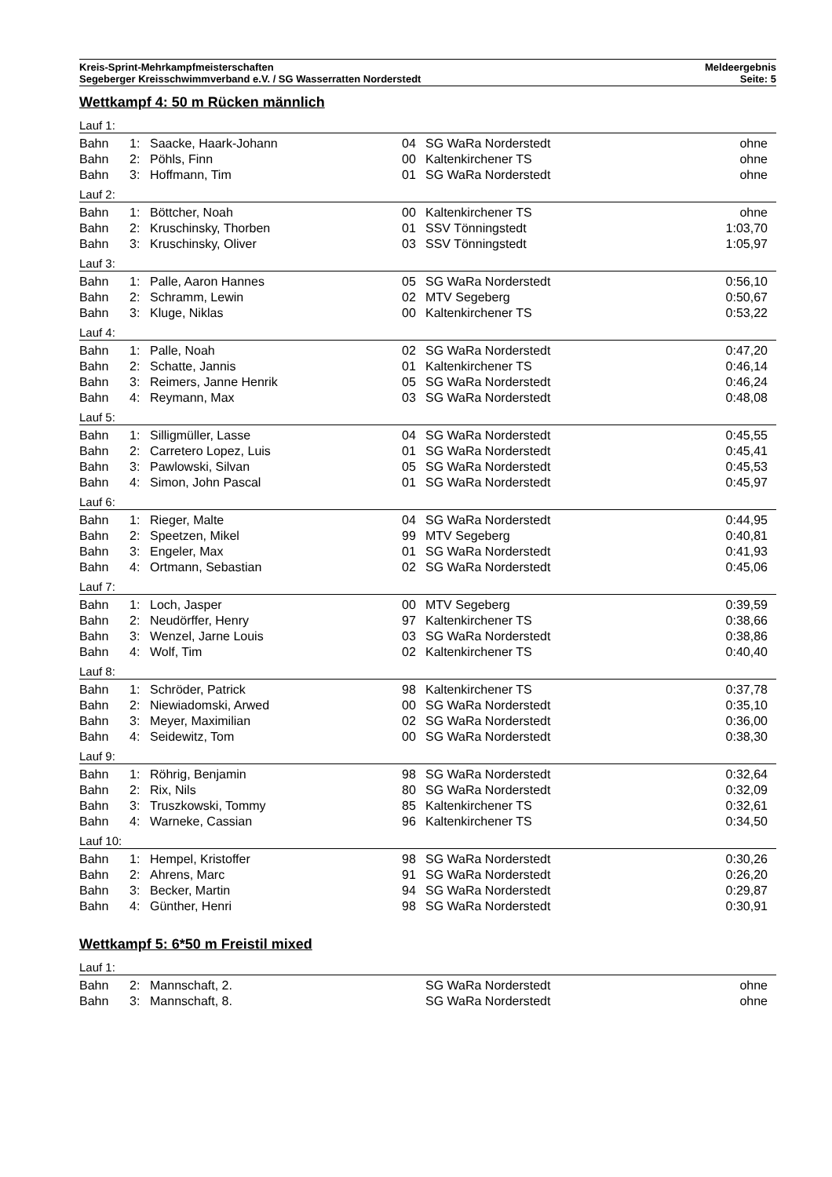Kreis-Sprint-Mehrkampfmeisterschaften
Segeberger Kreisschwimmverband e.V. / SG Wasserratten Norderstedt
Meldeergebnis
Seite: 5
Wettkampf 4: 50 m Rücken männlich
Lauf 1:
| Bahn | 1: | Saacke, Haark-Johann | 04 | SG WaRa Norderstedt | ohne |
| Bahn | 2: | Pöhls, Finn | 00 | Kaltenkirchener TS | ohne |
| Bahn | 3: | Hoffmann, Tim | 01 | SG WaRa Norderstedt | ohne |
Lauf 2:
| Bahn | 1: | Böttcher, Noah | 00 | Kaltenkirchener TS | ohne |
| Bahn | 2: | Kruschinsky, Thorben | 01 | SSV Tönningstedt | 1:03,70 |
| Bahn | 3: | Kruschinsky, Oliver | 03 | SSV Tönningstedt | 1:05,97 |
Lauf 3:
| Bahn | 1: | Palle, Aaron Hannes | 05 | SG WaRa Norderstedt | 0:56,10 |
| Bahn | 2: | Schramm, Lewin | 02 | MTV Segeberg | 0:50,67 |
| Bahn | 3: | Kluge, Niklas | 00 | Kaltenkirchener TS | 0:53,22 |
Lauf 4:
| Bahn | 1: | Palle, Noah | 02 | SG WaRa Norderstedt | 0:47,20 |
| Bahn | 2: | Schatte, Jannis | 01 | Kaltenkirchener TS | 0:46,14 |
| Bahn | 3: | Reimers, Janne Henrik | 05 | SG WaRa Norderstedt | 0:46,24 |
| Bahn | 4: | Reymann, Max | 03 | SG WaRa Norderstedt | 0:48,08 |
Lauf 5:
| Bahn | 1: | Silligmüller, Lasse | 04 | SG WaRa Norderstedt | 0:45,55 |
| Bahn | 2: | Carretero Lopez, Luis | 01 | SG WaRa Norderstedt | 0:45,41 |
| Bahn | 3: | Pawlowski, Silvan | 05 | SG WaRa Norderstedt | 0:45,53 |
| Bahn | 4: | Simon, John Pascal | 01 | SG WaRa Norderstedt | 0:45,97 |
Lauf 6:
| Bahn | 1: | Rieger, Malte | 04 | SG WaRa Norderstedt | 0:44,95 |
| Bahn | 2: | Speetzen, Mikel | 99 | MTV Segeberg | 0:40,81 |
| Bahn | 3: | Engeler, Max | 01 | SG WaRa Norderstedt | 0:41,93 |
| Bahn | 4: | Ortmann, Sebastian | 02 | SG WaRa Norderstedt | 0:45,06 |
Lauf 7:
| Bahn | 1: | Loch, Jasper | 00 | MTV Segeberg | 0:39,59 |
| Bahn | 2: | Neudörffer, Henry | 97 | Kaltenkirchener TS | 0:38,66 |
| Bahn | 3: | Wenzel, Jarne Louis | 03 | SG WaRa Norderstedt | 0:38,86 |
| Bahn | 4: | Wolf, Tim | 02 | Kaltenkirchener TS | 0:40,40 |
Lauf 8:
| Bahn | 1: | Schröder, Patrick | 98 | Kaltenkirchener TS | 0:37,78 |
| Bahn | 2: | Niewiadomski, Arwed | 00 | SG WaRa Norderstedt | 0:35,10 |
| Bahn | 3: | Meyer, Maximilian | 02 | SG WaRa Norderstedt | 0:36,00 |
| Bahn | 4: | Seidewitz, Tom | 00 | SG WaRa Norderstedt | 0:38,30 |
Lauf 9:
| Bahn | 1: | Röhrig, Benjamin | 98 | SG WaRa Norderstedt | 0:32,64 |
| Bahn | 2: | Rix, Nils | 80 | SG WaRa Norderstedt | 0:32,09 |
| Bahn | 3: | Truszkowski, Tommy | 85 | Kaltenkirchener TS | 0:32,61 |
| Bahn | 4: | Warneke, Cassian | 96 | Kaltenkirchener TS | 0:34,50 |
Lauf 10:
| Bahn | 1: | Hempel, Kristoffer | 98 | SG WaRa Norderstedt | 0:30,26 |
| Bahn | 2: | Ahrens, Marc | 91 | SG WaRa Norderstedt | 0:26,20 |
| Bahn | 3: | Becker, Martin | 94 | SG WaRa Norderstedt | 0:29,87 |
| Bahn | 4: | Günther, Henri | 98 | SG WaRa Norderstedt | 0:30,91 |
Wettkampf 5: 6*50 m Freistil mixed
Lauf 1:
| Bahn | 2: | Mannschaft, 2. | | SG WaRa Norderstedt | ohne |
| Bahn | 3: | Mannschaft, 8. | | SG WaRa Norderstedt | ohne |